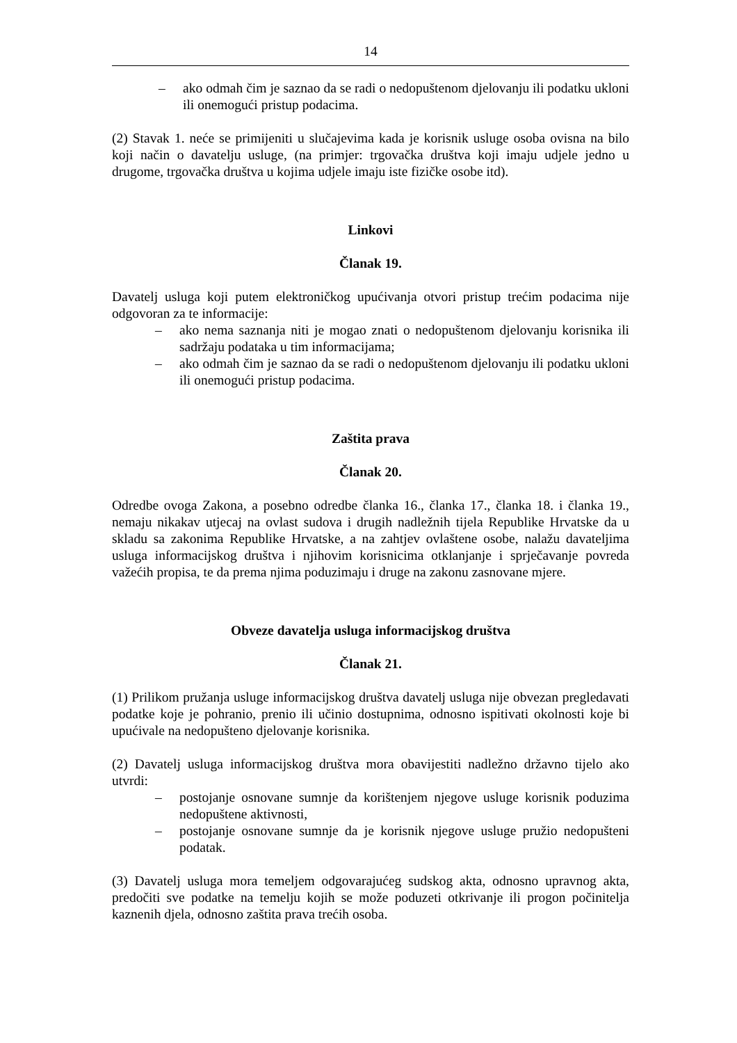14
– ako odmah čim je saznao da se radi o nedopuštenom djelovanju ili podatku ukloni ili onemogući pristup podacima.
(2) Stavak 1. neće se primijeniti u slučajevima kada je korisnik usluge osoba ovisna na bilo koji način o davatelju usluge, (na primjer: trgovačka društva koji imaju udjele jedno u drugome, trgovačka društva u kojima udjele imaju iste fizičke osobe itd).
Linkovi
Članak 19.
Davatelj usluga koji putem elektroničkog upućivanja otvori pristup trećim podacima nije odgovoran za te informacije:
– ako nema saznanja niti je mogao znati o nedopuštenom djelovanju korisnika ili sadržaju podataka u tim informacijama;
– ako odmah čim je saznao da se radi o nedopuštenom djelovanju ili podatku ukloni ili onemogući pristup podacima.
Zaštita prava
Članak 20.
Odredbe ovoga Zakona, a posebno odredbe članka 16., članka 17., članka 18. i članka 19., nemaju nikakav utjecaj na ovlast sudova i drugih nadležnih tijela Republike Hrvatske da u skladu sa zakonima Republike Hrvatske, a na zahtjev ovlaštene osobe, nalažu davateljima usluga informacijskog društva i njihovim korisnicima otklanjanje i sprječavanje povreda važećih propisa, te da prema njima poduzimaju i druge na zakonu zasnovane mjere.
Obveze davatelja usluga informacijskog društva
Članak 21.
(1) Prilikom pružanja usluge informacijskog društva davatelj usluga nije obvezan pregledavati podatke koje je pohranio, prenio ili učinio dostupnima, odnosno ispitivati okolnosti koje bi upućivale na nedopušteno djelovanje korisnika.
(2) Davatelj usluga informacijskog društva mora obavijestiti nadležno državno tijelo ako utvrdi:
– postojanje osnovane sumnje da korištenjem njegove usluge korisnik poduzima nedopuštene aktivnosti,
– postojanje osnovane sumnje da je korisnik njegove usluge pružio nedopušteni podatak.
(3) Davatelj usluga mora temeljem odgovarajućeg sudskog akta, odnosno upravnog akta, predočiti sve podatke na temelju kojih se može poduzeti otkrivanje ili progon počinitelja kaznenih djela, odnosno zaštita prava trećih osoba.